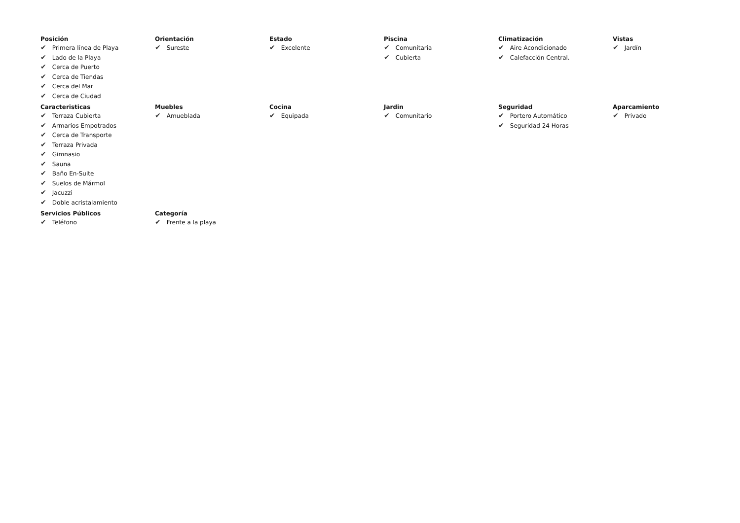Posición
✔ Primera línea de Playa
✔ Lado de la Playa
✔ Cerca de Puerto
✔ Cerca de Tiendas
✔ Cerca del Mar
✔ Cerca de Ciudad
Orientación
✔ Sureste
Estado
✔ Excelente
Piscina
✔ Comunitaria
✔ Cubierta
Climatización
✔ Aire Acondicionado
✔ Calefacción Central.
Vistas
✔ Jardín
Caracteristicas
✔ Terraza Cubierta
✔ Armarios Empotrados
✔ Cerca de Transporte
✔ Terraza Privada
✔ Gimnasio
✔ Sauna
✔ Baño En-Suite
✔ Suelos de Mármol
✔ Jacuzzi
✔ Doble acristalamiento
Muebles
✔ Amueblada
Cocina
✔ Equipada
Jardin
✔ Comunitario
Seguridad
✔ Portero Automático
✔ Seguridad 24 Horas
Aparcamiento
✔ Privado
Servicios Públicos
✔ Teléfono
Categoría
✔ Frente a la playa